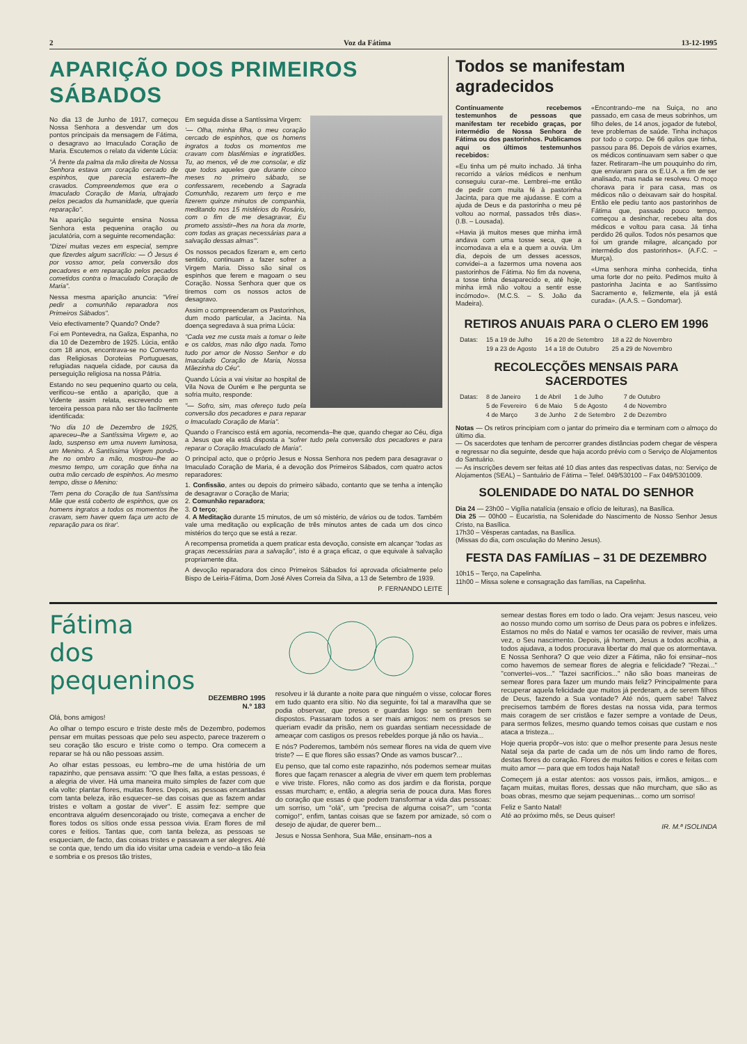2 Voz da Fátima 13-12-1995
APARIÇÃO DOS PRIMEIROS SÁBADOS
No dia 13 de Junho de 1917, começou Nossa Senhora a desvendar um dos pontos principais da mensagem de Fátima, o desagravo ao Imaculado Coração de Maria. Escutemos o relato da vidente Lúcia:
"À frente da palma da mão direita de Nossa Senhora estava um coração cercado de espinhos, que parecia estarem–lhe cravados. Compreendemos que era o Imaculado Coração de Maria, ultrajado pelos pecados da humanidade, que queria reparação".
Na aparição seguinte ensina Nossa Senhora esta pequenina oração ou jaculatória, com a seguinte recomendação:
"Dizei muitas vezes em especial, sempre que fizerdes algum sacrifício: — Ó Jesus é por vosso amor, pela conversão dos pecadores e em reparação pelos pecados cometidos contra o Imaculado Coração de Maria".
Nessa mesma aparição anuncia: "Virei pedir a comunhão reparadora nos Primeiros Sábados".
Veio efectivamente? Quando? Onde?
Foi em Pontevedra, na Galiza, Espanha, no dia 10 de Dezembro de 1925. Lúcia, então com 18 anos, encontrava-se no Convento das Religiosas Doroteias Portuguesas, refugiadas naquela cidade, por causa da perseguição religiosa na nossa Pátria.
Estando no seu pequenino quarto ou cela, verificou–se então a aparição, que a Vidente assim relata, escrevendo em terceira pessoa para não ser tão facilmente identificada:
"No dia 10 de Dezembro de 1925, apareceu–lhe a Santíssima Virgem e, ao lado, suspenso em uma nuvem luminosa, um Menino. A Santíssima Virgem pondo–lhe no ombro a mão, mostrou–lhe ao mesmo tempo, um coração que tinha na outra mão cercado de espinhos. Ao mesmo tempo, disse o Menino:
'Tem pena do Coração de tua Santíssima Mãe que está coberto de espinhos, que os homens ingratos a todos os momentos lhe cravam, sem haver quem faça um acto de reparação para os tirar'.
Em seguida disse a Santíssima Virgem:
'— Olha, minha filha, o meu coração cercado de espinhos, que os homens ingratos a todos os momentos me cravam com blasfémias e ingratidões. Tu, ao menos, vê de me consolar, e diz que todos aqueles que durante cinco meses no primeiro sábado, se confessarem, recebendo a Sagrada Comunhão, rezarem um terço e me fizerem quinze minutos de companhia, meditando nos 15 mistérios do Rosário, com o fim de me desagravar, Eu prometo assistir–lhes na hora da morte, com todas as graças necessárias para a salvação dessas almas'".
Os nossos pecados fizeram e, em certo sentido, continuam a fazer sofrer a Virgem Maria. Disso são sinal os espinhos que ferem e magoam o seu Coração. Nossa Senhora quer que os tiremos com os nossos actos de desagravo.
Assim o compreenderam os Pastorinhos, dum modo particular, a Jacinta. Na doença segredava à sua prima Lúcia:
"Cada vez me custa mais a tomar o leite e os caldos, mas não digo nada. Tomo tudo por amor de Nosso Senhor e do Imaculado Coração de Maria, Nossa Mãezinha do Céu".
Quando Lúcia a vai visitar ao hospital de Vila Nova de Ourém e lhe pergunta se sofria muito, responde:
"— Sofro, sim, mas ofereço tudo pela conversão dos pecadores e para reparar o Imaculado Coração de Maria".
Quando o Francisco está em agonia, recomenda–lhe que, quando chegar ao Céu, diga a Jesus que ela está disposta a "sofrer tudo pela conversão dos pecadores e para reparar o Coração Imaculado de Maria".
O principal acto, que o próprio Jesus e Nossa Senhora nos pedem para desagravar o Imaculado Coração de Maria, é a devoção dos Primeiros Sábados, com quatro actos reparadores:
1. Confissão, antes ou depois do primeiro sábado, contanto que se tenha a intenção de desagravar o Coração de Maria;
2. Comunhão reparadora;
3. O terço;
4. A Meditação durante 15 minutos, de um só mistério, de vários ou de todos. Também vale uma meditação ou explicação de três minutos antes de cada um dos cinco mistérios do terço que se está a rezar.
A recompensa prometida a quem praticar esta devoção, consiste em alcançar "todas as graças necessárias para a salvação", isto é a graça eficaz, o que equivale à salvação propriamente dita.
A devoção reparadora dos cinco Primeiros Sábados foi aprovada oficialmente pelo Bispo de Leiria-Fátima, Dom José Alves Correia da Silva, a 13 de Setembro de 1939.
P. FERNANDO LEITE
Todos se manifestam agradecidos
Continuamente recebemos testemunhos de pessoas que manifestam ter recebido graças, por intermédio de Nossa Senhora de Fátima ou dos pastorinhos. Publicamos aqui os últimos testemunhos recebidos:
«Eu tinha um pé muito inchado. Já tinha recorrido a vários médicos e nenhum conseguiu curar–me. Lembrei–me então de pedir com muita fé à pastorinha Jacinta, para que me ajudasse. E com a ajuda de Deus e da pastorinha o meu pé voltou ao normal, passados três dias». (I.B. – Lousada).
«Havia já muitos meses que minha irmã andava com uma tosse seca, que a incomodava a ela e a quem a ouvia. Um dia, depois de um desses acessos, convidei–a a fazermos uma novena aos pastorinhos de Fátima. No fim da novena, a tosse tinha desaparecido e, até hoje, minha irmã não voltou a sentir esse incómodo». (M.C.S. – S. João da Madeira).
«Encontrando–me na Suiça, no ano passado, em casa de meus sobrinhos, um filho deles, de 14 anos, jogador de futebol, teve problemas de saúde. Tinha inchaços por todo o corpo. De 66 quilos que tinha, passou para 86. Depois de vários exames, os médicos continuavam sem saber o que fazer. Retiraram–lhe um pouquinho do rim, que enviaram para os E.U.A. a fim de ser analisado, mas nada se resolveu. O moço chorava para ir para casa, mas os médicos não o deixavam sair do hospital. Então ele pediu tanto aos pastorinhos de Fátima que, passado pouco tempo, começou a desinchar, recebeu alta dos médicos e voltou para casa. Já tinha perdido 26 quilos. Todos nós pesamos que foi um grande milagre, alcançado por intermédio dos pastorinhos». (A.F.C. – Murça).
«Uma senhora minha conhecida, tinha uma forte dor no peito. Pedimos muito à pastorinha Jacinta e ao Santíssimo Sacramento e, felizmente, ela já está curada». (A.A.S. – Gondomar).
RETIROS ANUAIS PARA O CLERO EM 1996
| Datas: | 15 a 19 de Julho | 16 a 20 de Setembro | 18 a 22 de Novembro |
| | 19 a 23 de Agosto | 14 a 18 de Outubro | 25 a 29 de Novembro |
RECOLECÇÕES MENSAIS PARA SACERDOTES
| Datas: | 8 de Janeiro | 1 de Abril | 1 de Julho | 7 de Outubro |
| | 5 de Fevereiro | 6 de Maio | 5 de Agosto | 4 de Novembro |
| | 4 de Março | 3 de Junho | 2 de Setembro | 2 de Dezembro |
Notas — Os retiros principiam com o jantar do primeiro dia e terminam com o almoço do último dia.
— Os sacerdotes que tenham de percorrer grandes distâncias podem chegar de véspera e regressar no dia seguinte, desde que haja acordo prévio com o Serviço de Alojamentos do Santuário.
— As inscrições devem ser feitas até 10 dias antes das respectivas datas, no: Serviço de Alojamentos (SEAL) – Santuário de Fátima – Telef. 049/530100 – Fax 049/5301009.
SOLENIDADE DO NATAL DO SENHOR
Dia 24 — 23h00 – Vigília natalícia (ensaio e ofício de leituras), na Basílica.
Dia 25 — 00h00 – Eucaristia, na Solenidade do Nascimento de Nosso Senhor Jesus Cristo, na Basílica.
17h30 – Vésperas cantadas, na Basílica.
(Missas do dia, com osculação do Menino Jesus).
FESTA DAS FAMÍLIAS – 31 DE DEZEMBRO
10h15 – Terço, na Capelinha.
11h00 – Missa solene e consagração das famílias, na Capelinha.
Fátima
dos
pequeninos
DEZEMBRO 1995
N.º 183
Olá, bons amigos!
Ao olhar o tempo escuro e triste deste mês de Dezembro, podemos pensar em muitas pessoas que pelo seu aspecto, parece trazerem o seu coração tão escuro e triste como o tempo. Ora comecem a reparar se há ou não pessoas assim.
Ao olhar estas pessoas, eu lembro–me de uma história de um rapazinho, que pensava assim: "O que lhes falta, a estas pessoas, é a alegria de viver. Há uma maneira muito simples de fazer com que ela volte: plantar flores, muitas flores. Depois, as pessoas encantadas com tanta beleza, irão esquecer–se das coisas que as fazem andar tristes e voltam a gostar de viver". E assim fez: sempre que encontrava alguém desencorajado ou triste, começava a encher de flores todos os sítios onde essa pessoa vivia. Eram flores de mil cores e feitios. Tantas que, com tanta beleza, as pessoas se esqueciam, de facto, das coisas tristes e passavam a ser alegres. Até se conta que, tendo um dia ido visitar uma cadeia e vendo–a tão feia e sombria e os presos tão tristes,
resolveu ir lá durante a noite para que ninguém o visse, colocar flores em tudo quanto era sítio. No dia seguinte, foi tal a maravilha que se podia observar, que presos e guardas logo se sentiram bem dispostos. Passaram todos a ser mais amigos: nem os presos se queriam evadir da prisão, nem os guardas sentiam necessidade de ameaçar com castigos os presos rebeldes porque já não os havia...
E nós? Poderemos, também nós semear flores na vida de quem vive triste? — E que flores são essas? Onde as vamos buscar?...
Eu penso, que tal como este rapazinho, nós podemos semear muitas flores que façam renascer a alegria de viver em quem tem problemas e vive triste. Flores, não como as dos jardim e da florista, porque essas murcham; e, então, a alegria seria de pouca dura. Mas flores do coração que essas é que podem transformar a vida das pessoas: um sorriso, um "olá", um "precisa de alguma coisa?", um "conta comigo!", enfim, tantas coisas que se fazem por amizade, só com o desejo de ajudar, de querer bem...
Jesus e Nossa Senhora, Sua Mãe, ensinam–nos a
semear destas flores em todo o lado. Ora vejam: Jesus nasceu, veio ao nosso mundo como um sorriso de Deus para os pobres e infelizes. Estamos no mês do Natal e vamos ter ocasião de reviver, mais uma vez, o Seu nascimento. Depois, já homem, Jesus a todos acolhia, a todos ajudava, a todos procurava libertar do mal que os atormentava. E Nossa Senhora? O que veio dizer a Fátima, não foi ensinar–nos como havemos de semear flores de alegria e felicidade? "Rezai..." "convertei–vos..." "fazei sacrifícios..." não são boas maneiras de semear flores para fazer um mundo mais feliz? Principalmente para recuperar aquela felicidade que muitos já perderam, a de serem filhos de Deus, fazendo a Sua vontade? Até nós, quem sabe! Talvez precisemos também de flores destas na nossa vida, para termos mais coragem de ser cristãos e fazer sempre a vontade de Deus, para sermos felizes, mesmo quando temos coisas que custam e nos ataca a tristeza...
Hoje queria propôr–vos isto: que o melhor presente para Jesus neste Natal seja da parte de cada um de nós um lindo ramo de flores, destas flores do coração. Flores de muitos feitios e cores e feitas com muito amor — para que em todos haja Natal!
Começem já a estar atentos: aos vossos pais, irmãos, amigos... e façam muitas, muitas flores, dessas que não murcham, que são as boas obras, mesmo que sejam pequeninas... como um sorriso!
Feliz e Santo Natal!
Até ao próximo mês, se Deus quiser!
IR. M.ª ISOLINDA